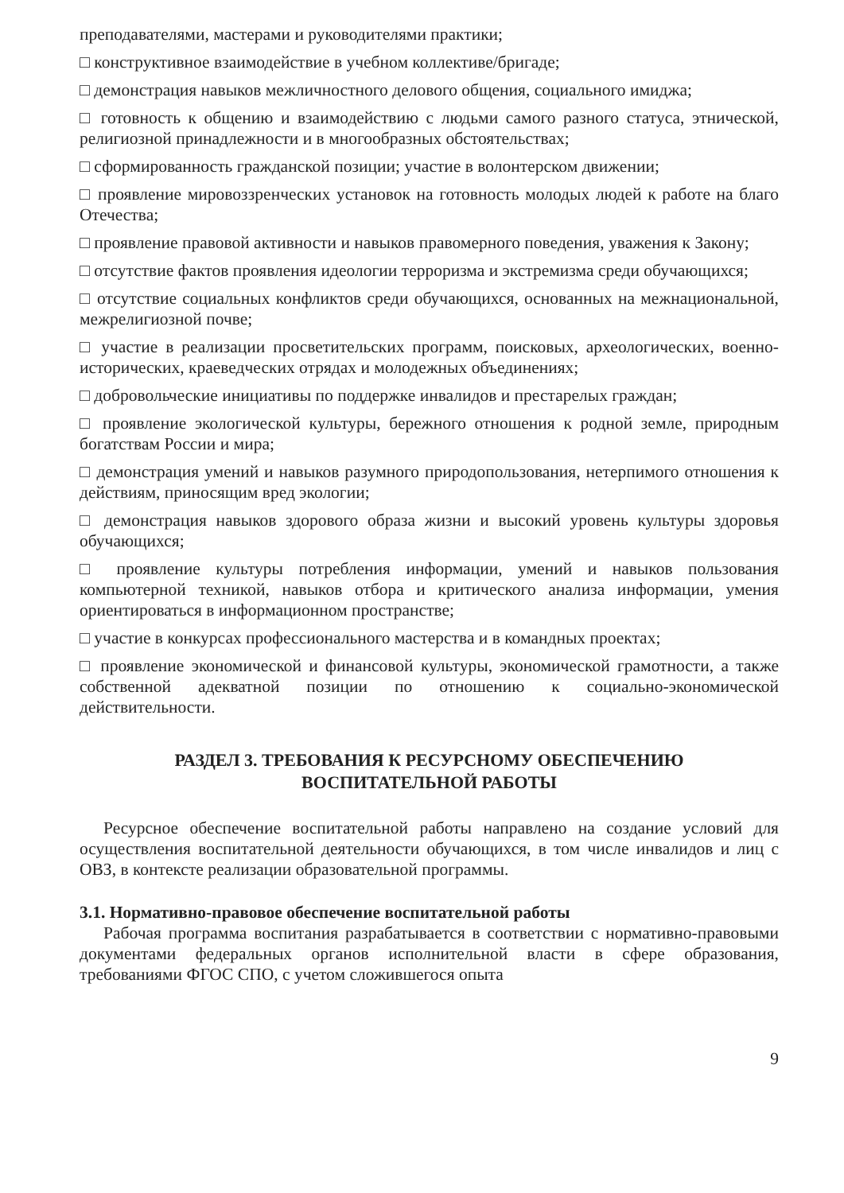преподавателями, мастерами и руководителями практики;
□ конструктивное взаимодействие в учебном коллективе/бригаде;
□ демонстрация навыков межличностного делового общения, социального имиджа;
□ готовность к общению и взаимодействию с людьми самого разного статуса, этнической, религиозной принадлежности и в многообразных обстоятельствах;
□ сформированность гражданской позиции; участие в волонтерском движении;
□ проявление мировоззренческих установок на готовность молодых людей к работе на благо Отечества;
□ проявление правовой активности и навыков правомерного поведения, уважения к Закону;
□ отсутствие фактов проявления идеологии терроризма и экстремизма среди обучающихся;
□ отсутствие социальных конфликтов среди обучающихся, основанных на межнациональной, межрелигиозной почве;
□ участие в реализации просветительских программ, поисковых, археологических, военно-исторических, краеведческих отрядах и молодежных объединениях;
□ добровольческие инициативы по поддержке инвалидов и престарелых граждан;
□ проявление экологической культуры, бережного отношения к родной земле, природным богатствам России и мира;
□ демонстрация умений и навыков разумного природопользования, нетерпимого отношения к действиям, приносящим вред экологии;
□ демонстрация навыков здорового образа жизни и высокий уровень культуры здоровья обучающихся;
□ проявление культуры потребления информации, умений и навыков пользования компьютерной техникой, навыков отбора и критического анализа информации, умения ориентироваться в информационном пространстве;
□ участие в конкурсах профессионального мастерства и в командных проектах;
□ проявление экономической и финансовой культуры, экономической грамотности, а также собственной адекватной позиции по отношению к социально-экономической действительности.
РАЗДЕЛ 3. ТРЕБОВАНИЯ К РЕСУРСНОМУ ОБЕСПЕЧЕНИЮ
ВОСПИТАТЕЛЬНОЙ РАБОТЫ
Ресурсное обеспечение воспитательной работы направлено на создание условий для осуществления воспитательной деятельности обучающихся, в том числе инвалидов и лиц с ОВЗ, в контексте реализации образовательной программы.
3.1. Нормативно-правовое обеспечение воспитательной работы
Рабочая программа воспитания разрабатывается в соответствии с нормативно-правовыми документами федеральных органов исполнительной власти в сфере образования, требованиями ФГОС СПО, с учетом сложившегося опыта
9